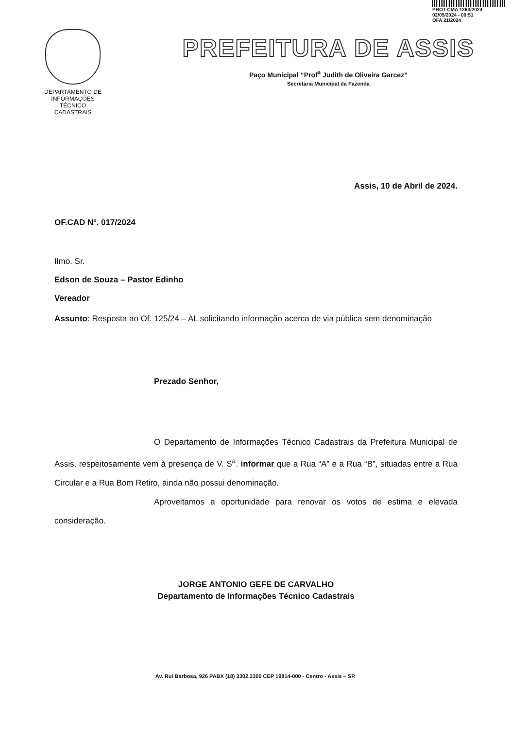PROT-CMA 1363/2024
02/05/2024 - 09:51
OFA 21/2024
DEPARTAMENTO DE
INFORMAÇÕES
TÉCNICO
CADASTRAIS
PREFEITURA DE ASSIS
Paço Municipal “Prof<sup>a</sup> Judith de Oliveira Garcez”
Secretaria Municipal da Fazenda
Assis, 10 de Abril de 2024.
OF.CAD Nº. 017/2024
Ilmo. Sr.
Edson de Souza – Pastor Edinho
Vereador
Assunto: Resposta ao Of. 125/24 – AL solicitando informação acerca de via pública sem denominação
Prezado Senhor,
O Departamento de Informações Técnico Cadastrais da Prefeitura Municipal de Assis, respeitosamente vem à presença de V. S<sup>a</sup>. informar que a Rua “A” e a Rua “B”, situadas entre a Rua Circular e a Rua Bom Retiro, ainda não possui denominação.
Aproveitamos a oportunidade para renovar os votos de estima e elevada consideração.
JORGE ANTONIO GEFE DE CARVALHO
Departamento de Informações Técnico Cadastrais
Av. Rui Barbosa, 926 PABX (18) 3302.3300 CEP 19814-000 - Centro - Assis – SP.